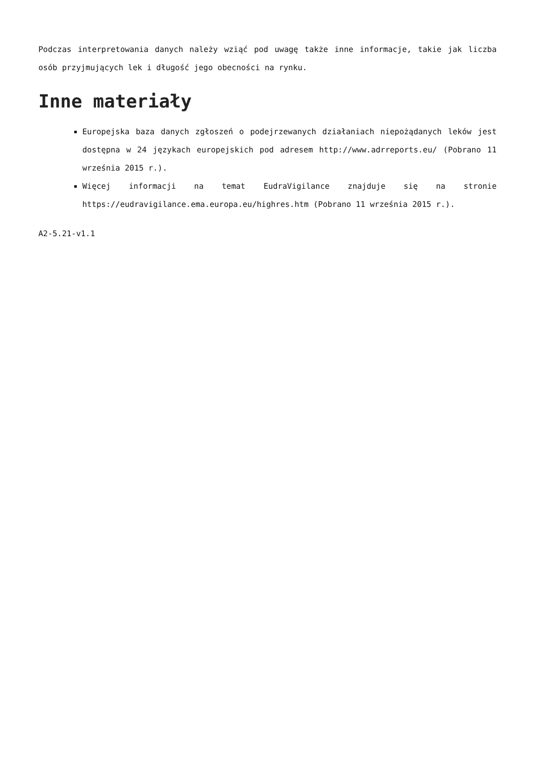Podczas interpretowania danych należy wziąć pod uwagę także inne informacje, takie jak liczba osób przyjmujących lek i długość jego obecności na rynku.
Inne materiały
Europejska baza danych zgłoszeń o podejrzewanych działaniach niepożądanych leków jest dostępna w 24 językach europejskich pod adresem http://www.adrreports.eu/ (Pobrano 11 września 2015 r.).
Więcej informacji na temat EudraVigilance znajduje się na stronie https://eudravigilance.ema.europa.eu/highres.htm (Pobrano 11 września 2015 r.).
A2-5.21-v1.1